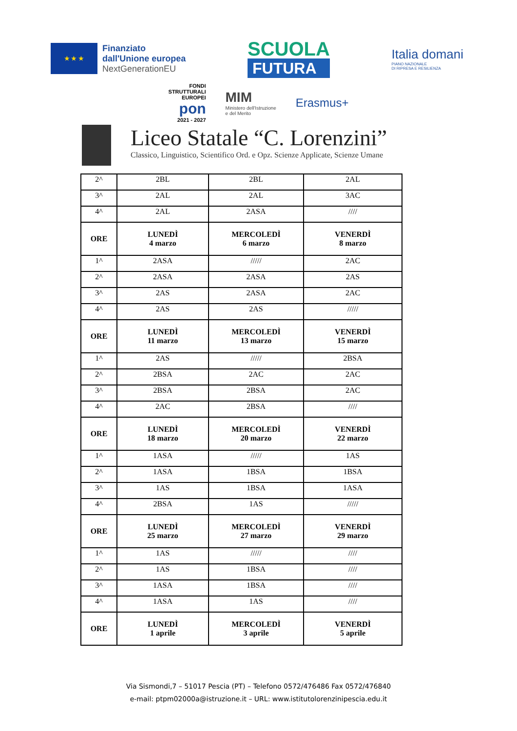★ ★ ★
Finanziato
dall'Unione europea
NextGenerationEU
SCUOLA
FUTURA
Italia domani
PIANO NAZIONALE
DI RIPRESA E RESILIENZA
FONDI
STRUTTURALI
EUROPEI
pon
2021 - 2027
MIM
Ministero dell'Istruzione
e del Merito
Erasmus+
Liceo Statale “C. Lorenzini”
Classico, Linguistico, Scientifico Ord. e Opz. Scienze Applicate, Scienze Umane
| 2^ | 2BL | 2BL | 2AL |
| 3^ | 2AL | 2AL | 3AC |
| 4^ | 2AL | 2ASA | //// |
| ORE | LUNEDÌ 4 marzo | MERCOLEDÌ 6 marzo | VENERDÌ 8 marzo |
| 1^ | 2ASA | ///// | 2AC |
| 2^ | 2ASA | 2ASA | 2AS |
| 3^ | 2AS | 2ASA | 2AC |
| 4^ | 2AS | 2AS | ///// |
| ORE | LUNEDÌ 11 marzo | MERCOLEDÌ 13 marzo | VENERDÌ 15 marzo |
| 1^ | 2AS | ///// | 2BSA |
| 2^ | 2BSA | 2AC | 2AC |
| 3^ | 2BSA | 2BSA | 2AC |
| 4^ | 2AC | 2BSA | //// |
| ORE | LUNEDÌ 18 marzo | MERCOLEDÌ 20 marzo | VENERDÌ 22 marzo |
| 1^ | 1ASA | ///// | 1AS |
| 2^ | 1ASA | 1BSA | 1BSA |
| 3^ | 1AS | 1BSA | 1ASA |
| 4^ | 2BSA | 1AS | ///// |
| ORE | LUNEDÌ 25 marzo | MERCOLEDÌ 27 marzo | VENERDÌ 29 marzo |
| 1^ | 1AS | ///// | //// |
| 2^ | 1AS | 1BSA | //// |
| 3^ | 1ASA | 1BSA | //// |
| 4^ | 1ASA | 1AS | //// |
| ORE | LUNEDÌ 1 aprile | MERCOLEDÌ 3 aprile | VENERDÌ 5 aprile |
Via Sismondi,7 – 51017 Pescia (PT) – Telefono 0572/476486 Fax 0572/476840
e-mail: ptpm02000a@istruzione.it – URL: www.istitutolorenzinipescia.edu.it